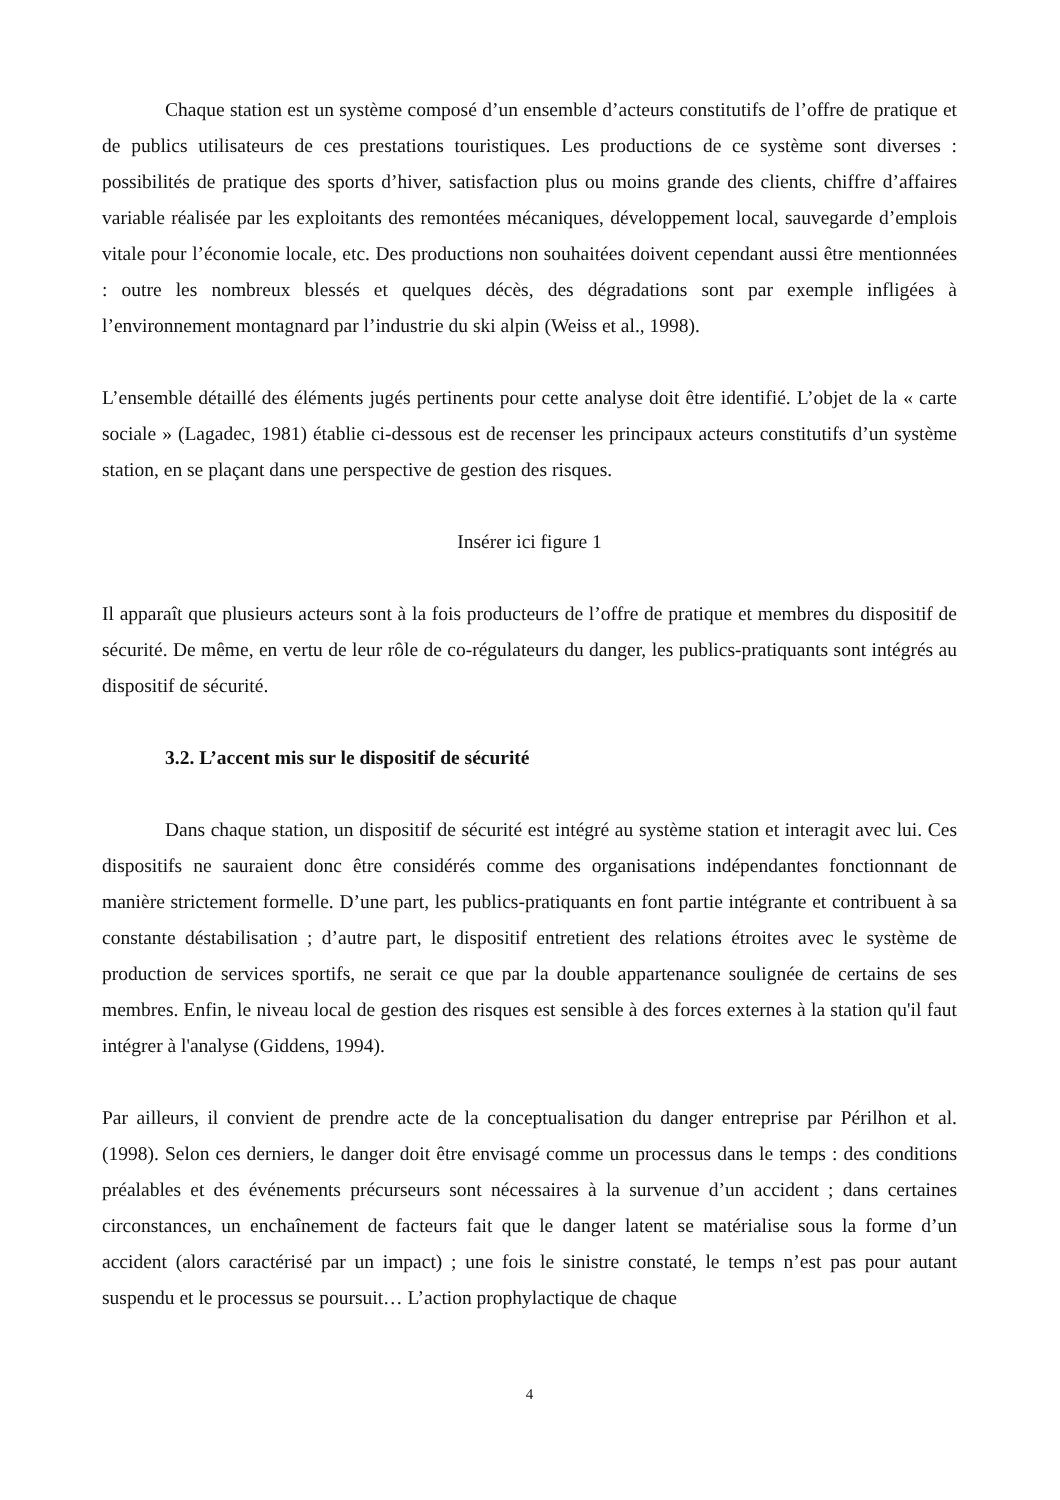Chaque station est un système composé d’un ensemble d’acteurs constitutifs de l’offre de pratique et de publics utilisateurs de ces prestations touristiques. Les productions de ce système sont diverses : possibilités de pratique des sports d’hiver, satisfaction plus ou moins grande des clients, chiffre d’affaires variable réalisée par les exploitants des remontées mécaniques, développement local, sauvegarde d’emplois vitale pour l’économie locale, etc. Des productions non souhaitées doivent cependant aussi être mentionnées : outre les nombreux blessés et quelques décès, des dégradations sont par exemple infligées à l’environnement montagnard par l’industrie du ski alpin (Weiss et al., 1998).
L’ensemble détaillé des éléments jugés pertinents pour cette analyse doit être identifié. L’objet de la « carte sociale » (Lagadec, 1981) établie ci-dessous est de recenser les principaux acteurs constitutifs d’un système station, en se plaçant dans une perspective de gestion des risques.
Insérer ici figure 1
Il apparaît que plusieurs acteurs sont à la fois producteurs de l’offre de pratique et membres du dispositif de sécurité. De même, en vertu de leur rôle de co-régulateurs du danger, les publics-pratiquants sont intégrés au dispositif de sécurité.
3.2. L’accent mis sur le dispositif de sécurité
Dans chaque station, un dispositif de sécurité est intégré au système station et interagit avec lui. Ces dispositifs ne sauraient donc être considérés comme des organisations indépendantes fonctionnant de manière strictement formelle. D’une part, les publics-pratiquants en font partie intégrante et contribuent à sa constante déstabilisation ; d’autre part, le dispositif entretient des relations étroites avec le système de production de services sportifs, ne serait ce que par la double appartenance soulignée de certains de ses membres. Enfin, le niveau local de gestion des risques est sensible à des forces externes à la station qu'il faut intégrer à l'analyse (Giddens, 1994).
Par ailleurs, il convient de prendre acte de la conceptualisation du danger entreprise par Périlhon et al. (1998). Selon ces derniers, le danger doit être envisagé comme un processus dans le temps : des conditions préalables et des événements précurseurs sont nécessaires à la survenue d’un accident ; dans certaines circonstances, un enchaînement de facteurs fait que le danger latent se matérialise sous la forme d’un accident (alors caractérisé par un impact) ; une fois le sinistre constaté, le temps n’est pas pour autant suspendu et le processus se poursuit… L’action prophylactique de chaque
4